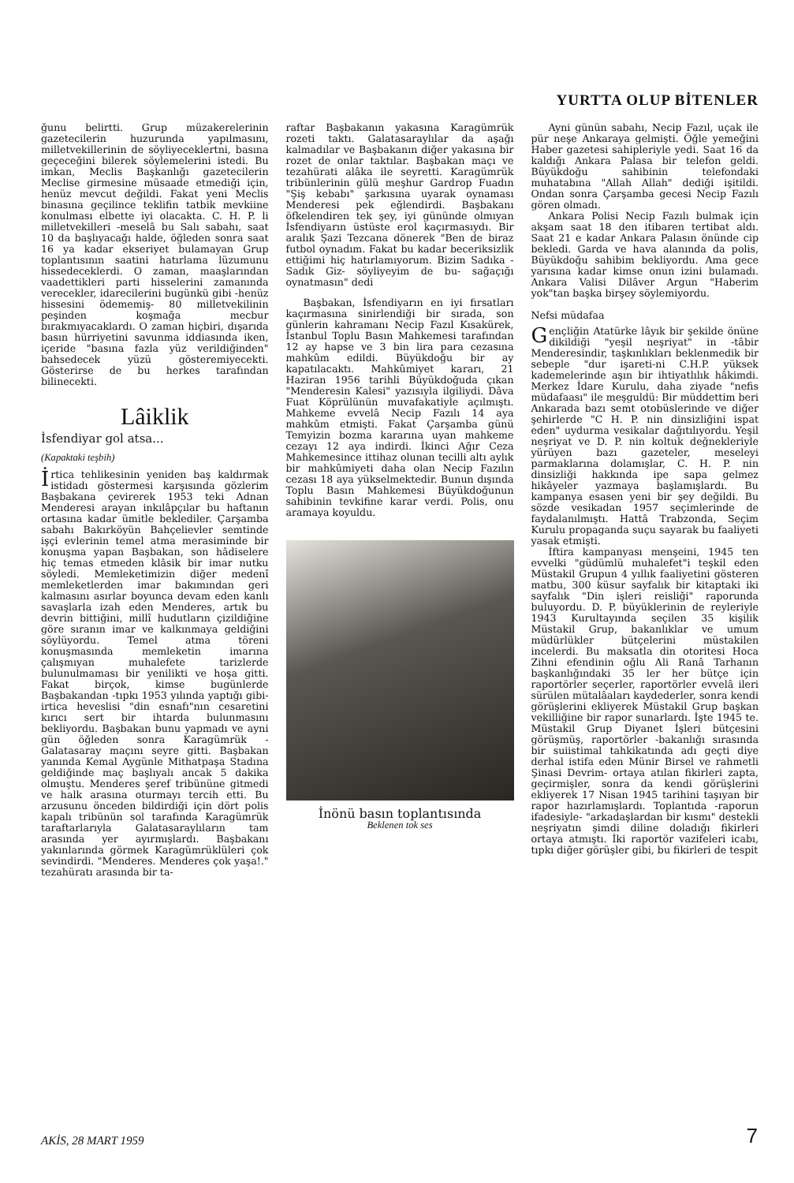YURTTA OLUP BİTENLER
ğunu belirtti. Grup müzakerelerinin gazetecilerin huzurunda yapılmasını, milletvekillerinin de söyliyeceklertni, basına geçeceğini bilerek söylemelerini istedi. Bu imkan, Meclis Başkanlığı gazetecilerin Meclise girmesine müsaade etmediği için, henüz mevcut değildi. Fakat yeni Meclis binasına geçilince teklifin tatbik mevkiine konulması elbette iyi olacakta. C. H. P. li milletvekilleri -meselâ bu Salı sabahı, saat 10 da başlıyacağı halde, öğleden sonra saat 16 ya kadar ekseriyet bulamayan Grup toplantısının saatini hatırlama lüzumunu hissedeceklerdi. O zaman, maaşlarından vaadettikleri parti hisselerini zamanında verecekler, idarecilerini bugünkü gibi -henüz hissesini ödememiş- 80 milletvekilinin peşinden koşmağa mecbur bırakmıyacaklardı. O zaman hiçbiri, dışarıda basın hürriyetini savunma iddiasında iken, içeride "basına fazla yüz verildiğinden" bahsedecek yüzü gösteremiyecekti. Gösterirse de bu herkes tarafından bilinecekti.
Lâiklik
İsfendiyar gol atsa...
(Kapaktaki teşbih)
İrtica tehlikesinin yeniden baş kaldırmak istidadı göstermesi karşısında gözlerim Başbakana çevirerek 1953 teki Adnan Menderesi arayan inkılâpçılar bu haftanın ortasına kadar ümitle beklediler. Çarşamba sabahı Bakırköyün Bahçelievler semtinde işçi evlerinin temel atma merasiminde bir konuşma yapan Başbakan, son hâdiselere hiç temas etmeden klâsik bir imar nutku söyledi. Memleketimizin diğer medenî memleketlerden imar bakımından geri kalmasını asırlar boyunca devam eden kanlı savaşlarla izah eden Menderes, artık bu devrin bittiğini, millî hudutların çizildiğine göre sıranın imar ve kalkınmaya geldiğini söylüyordu. Temel atma töreni konuşmasında memleketin imarına çalışmıyan muhalefete tarizlerde bulunulmaması bir yenilikti ve hoşa gitti. Fakat birçok, kimse bugünlerde Başbakandan -tıpkı 1953 yılında yaptığı gibi- irtica heveslisi "din esnafı"nın cesaretini kırıcı sert bir ihtarda bulunmasını bekliyordu. Başbakan bunu yapmadı ve ayni gün öğleden sonra Karagümrük - Galatasaray maçını seyre gitti. Başbakan yanında Kemal Aygünle Mithatpaşa Stadına geldiğinde maç başlıyalı ancak 5 dakika olmuştu. Menderes şeref tribününe gitmedi ve halk arasına oturmayı tercih etti. Bu arzusunu önceden bildirdiği için dört polis kapalı tribünün sol tarafında Karagümrük taraftarlarıyla Galatasaraylıların tam arasında yer ayırmışlardı. Başbakanı yakınlarında görmek Karagümrüklüleri çok sevindirdi. "Menderes. Menderes çok yaşa!." tezahüratı arasında bir ta-
raftar Başbakanın yakasına Karagümrük rozeti taktı. Galatasaraylılar da aşağı kalmadılar ve Başbakanın diğer yakasına bir rozet de onlar taktılar. Başbakan maçı ve tezahürati alâka ile seyretti. Karagümrük tribünlerinin gülü meşhur Gardrop Fuadın "Şiş kebabı" şarkısına uyarak oynaması Menderesi pek eğlendirdi. Başbakanı öfkelendiren tek şey, iyi gününde olmıyan İsfendiyarın üstüste erol kaçırmasıydı. Bir aralık Şazi Tezcana dönerek "Ben de biraz futbol oynadım. Fakat bu kadar beceriksizlik ettiğimi hiç hatırlamıyorum. Bizim Sadıka -Sadık Giz- söyliyeyim de bu- sağaçığı oynatmasın" dedi
Başbakan, İsfendiyarın en iyi fırsatları kaçırmasına sinirlendiği bir sırada, son günlerin kahramanı Necip Fazıl Kısakürek, İstanbul Toplu Basın Mahkemesi tarafından 12 ay hapse ve 3 bin lira para cezasına mahkûm edildi. Büyükdoğu bir ay kapatılacaktı. Mahkûmiyet kararı, 21 Haziran 1956 tarihli Büyükdoğuda çıkan "Menderesin Kalesi" yazısıyla ilgiliydi. Dâva Fuat Köprülünün muvafakatiyle açılmıştı. Mahkeme evvelâ Necip Fazılı 14 aya mahkûm etmişti. Fakat Çarşamba günü Temyizin bozma kararına uyan mahkeme cezayı 12 aya indirdi. İkinci Ağır Ceza Mahkemesince ittihaz olunan tecilli altı aylık bir mahkûmiyeti daha olan Necip Fazılın cezası 18 aya yükselmektedir. Bunun dışında Toplu Basın Mahkemesi Büyükdoğunun sahibinin tevkifine karar verdi. Polis, onu aramaya koyuldu.
İnönü basın toplantısında
Beklenen tok ses
Ayni günün sabahı, Necip Fazıl, uçak ile pür neşe Ankaraya gelmişti. Öğle yemeğini Haber gazetesi sahipleriyle yedi. Saat 16 da kaldığı Ankara Palasa bir telefon geldi. Büyükdoğu sahibinin telefondaki muhatabına "Allah Allah" dediği işitildi. Ondan sonra Çarşamba gecesi Necip Fazılı gören olmadı.
Ankara Polisi Necip Fazılı bulmak için akşam saat 18 den itibaren tertibat aldı. Saat 21 e kadar Ankara Palasın önünde cip bekledi. Garda ve hava alanında da polis, Büyükdoğu sahibim bekliyordu. Ama gece yarısına kadar kimse onun izini bulamadı. Ankara Valisi Dilâver Argun "Haberim yok"tan başka birşey söylemiyordu.
Nefsi müdafaa
Gençliğin Atatürke lâyık bir şekilde önüne dikildiği "yeşil neşriyat" in -tâbir Menderesindir, taşkınlıkları beklenmedik bir sebeple "dur işareti-ni C.H.P. yüksek kademelerinde aşın bir ihtiyatlılık hâkimdi. Merkez İdare Kurulu, daha ziyade "nefis müdafaası" ile meşguldü: Bir müddettim beri Ankarada bazı semt otobüslerinde ve diğer şehirlerde "C H. P. nin dinsizliğini ispat eden" uydurma vesikalar dağıtılıyordu. Yeşil neşriyat ve D. P. nin koltuk değnekleriyle yürüyen bazı gazeteler, meseleyi parmaklarına dolamışlar, C. H. P. nin dinsizliği hakkında ipe sapa gelmez hikâyeler yazmaya başlamışlardı. Bu kampanya esasen yeni bir şey değildi. Bu sözde vesikadan 1957 seçimlerinde de faydalanılmıştı. Hattâ Trabzonda, Seçim Kurulu propaganda suçu sayarak bu faaliyeti yasak etmişti.
İftira kampanyası menşeini, 1945 ten evvelki "güdümlü muhalefet"i teşkil eden Müstakil Grupun 4 yıllık faaliyetini gösteren matbu, 300 küsur sayfalık bir kitaptaki iki sayfalık "Din işleri reisliği" raporunda buluyordu. D. P. büyüklerinin de reyleriyle 1943 Kurultayında seçilen 35 kişilik Müstakil Grup, bakanlıklar ve umum müdürlükler bütçelerini müstakilen incelerdi. Bu maksatla din otoritesi Hoca Zihni efendinin oğlu Ali Ranâ Tarhanın başkanlığındaki 35 ler her bütçe için raportörler seçerler, raportörler evvelâ ileri sürülen mütalâaları kaydederler, sonra kendi görüşlerini ekliyerek Müstakil Grup başkan vekilliğine bir rapor sunarlardı. İşte 1945 te. Müstakil Grup Diyanet İşleri bütçesini görüşmüş, raportörler -bakanlığı sırasında bir suiistimal tahkikatında adı geçti diye derhal istifa eden Münir Birsel ve rahmetli Şinasi Devrim- ortaya atılan fikirleri zapta, geçirmişler, sonra da kendi görüşlerini ekliyerek 17 Nisan 1945 tarihini taşıyan bir rapor hazırlamışlardı. Toplantıda -raporun ifadesiyle- "arkadaşlardan bir kısmı" destekli neşriyatın şimdi diline doladığı fikirleri ortaya atmıştı. İki raportör vazifeleri icabı, tıpkı diğer görüşler gibi, bu fikirleri de tespit
AKİS, 28 MART 1959 7